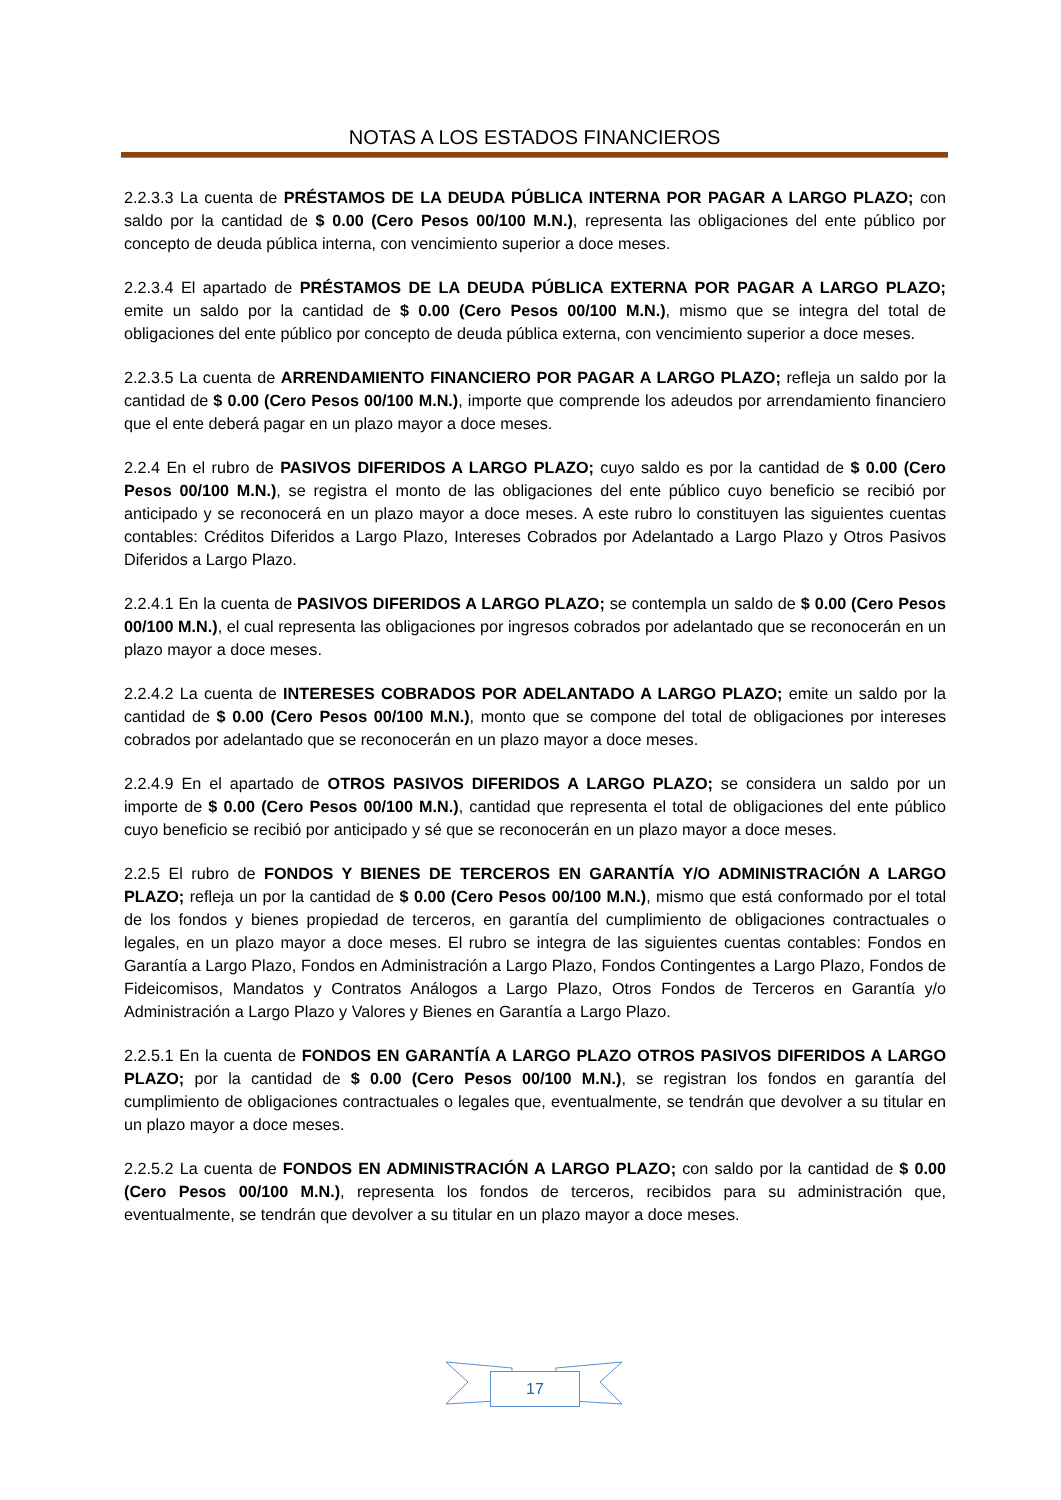NOTAS A LOS ESTADOS FINANCIEROS
2.2.3.3 La cuenta de PRÉSTAMOS DE LA DEUDA PÚBLICA INTERNA POR PAGAR A LARGO PLAZO; con saldo por la cantidad de $ 0.00 (Cero Pesos 00/100 M.N.), representa las obligaciones del ente público por concepto de deuda pública interna, con vencimiento superior a doce meses.
2.2.3.4 El apartado de PRÉSTAMOS DE LA DEUDA PÚBLICA EXTERNA POR PAGAR A LARGO PLAZO; emite un saldo por la cantidad de $ 0.00 (Cero Pesos 00/100 M.N.), mismo que se integra del total de obligaciones del ente público por concepto de deuda pública externa, con vencimiento superior a doce meses.
2.2.3.5 La cuenta de ARRENDAMIENTO FINANCIERO POR PAGAR A LARGO PLAZO; refleja un saldo por la cantidad de $ 0.00 (Cero Pesos 00/100 M.N.), importe que comprende los adeudos por arrendamiento financiero que el ente deberá pagar en un plazo mayor a doce meses.
2.2.4 En el rubro de PASIVOS DIFERIDOS A LARGO PLAZO; cuyo saldo es por la cantidad de $ 0.00 (Cero Pesos 00/100 M.N.), se registra el monto de las obligaciones del ente público cuyo beneficio se recibió por anticipado y se reconocerá en un plazo mayor a doce meses. A este rubro lo constituyen las siguientes cuentas contables: Créditos Diferidos a Largo Plazo, Intereses Cobrados por Adelantado a Largo Plazo y Otros Pasivos Diferidos a Largo Plazo.
2.2.4.1 En la cuenta de PASIVOS DIFERIDOS A LARGO PLAZO; se contempla un saldo de $ 0.00 (Cero Pesos 00/100 M.N.), el cual representa las obligaciones por ingresos cobrados por adelantado que se reconocerán en un plazo mayor a doce meses.
2.2.4.2 La cuenta de INTERESES COBRADOS POR ADELANTADO A LARGO PLAZO; emite un saldo por la cantidad de $ 0.00 (Cero Pesos 00/100 M.N.), monto que se compone del total de obligaciones por intereses cobrados por adelantado que se reconocerán en un plazo mayor a doce meses.
2.2.4.9 En el apartado de OTROS PASIVOS DIFERIDOS A LARGO PLAZO; se considera un saldo por un importe de $ 0.00 (Cero Pesos 00/100 M.N.), cantidad que representa el total de obligaciones del ente público cuyo beneficio se recibió por anticipado y sé que se reconocerán en un plazo mayor a doce meses.
2.2.5 El rubro de FONDOS Y BIENES DE TERCEROS EN GARANTÍA Y/O ADMINISTRACIÓN A LARGO PLAZO; refleja un por la cantidad de $ 0.00 (Cero Pesos 00/100 M.N.), mismo que está conformado por el total de los fondos y bienes propiedad de terceros, en garantía del cumplimiento de obligaciones contractuales o legales, en un plazo mayor a doce meses. El rubro se integra de las siguientes cuentas contables: Fondos en Garantía a Largo Plazo, Fondos en Administración a Largo Plazo, Fondos Contingentes a Largo Plazo, Fondos de Fideicomisos, Mandatos y Contratos Análogos a Largo Plazo, Otros Fondos de Terceros en Garantía y/o Administración a Largo Plazo y Valores y Bienes en Garantía a Largo Plazo.
2.2.5.1 En la cuenta de FONDOS EN GARANTÍA A LARGO PLAZO OTROS PASIVOS DIFERIDOS A LARGO PLAZO; por la cantidad de $ 0.00 (Cero Pesos 00/100 M.N.), se registran los fondos en garantía del cumplimiento de obligaciones contractuales o legales que, eventualmente, se tendrán que devolver a su titular en un plazo mayor a doce meses.
2.2.5.2 La cuenta de FONDOS EN ADMINISTRACIÓN A LARGO PLAZO; con saldo por la cantidad de $ 0.00 (Cero Pesos 00/100 M.N.), representa los fondos de terceros, recibidos para su administración que, eventualmente, se tendrán que devolver a su titular en un plazo mayor a doce meses.
17